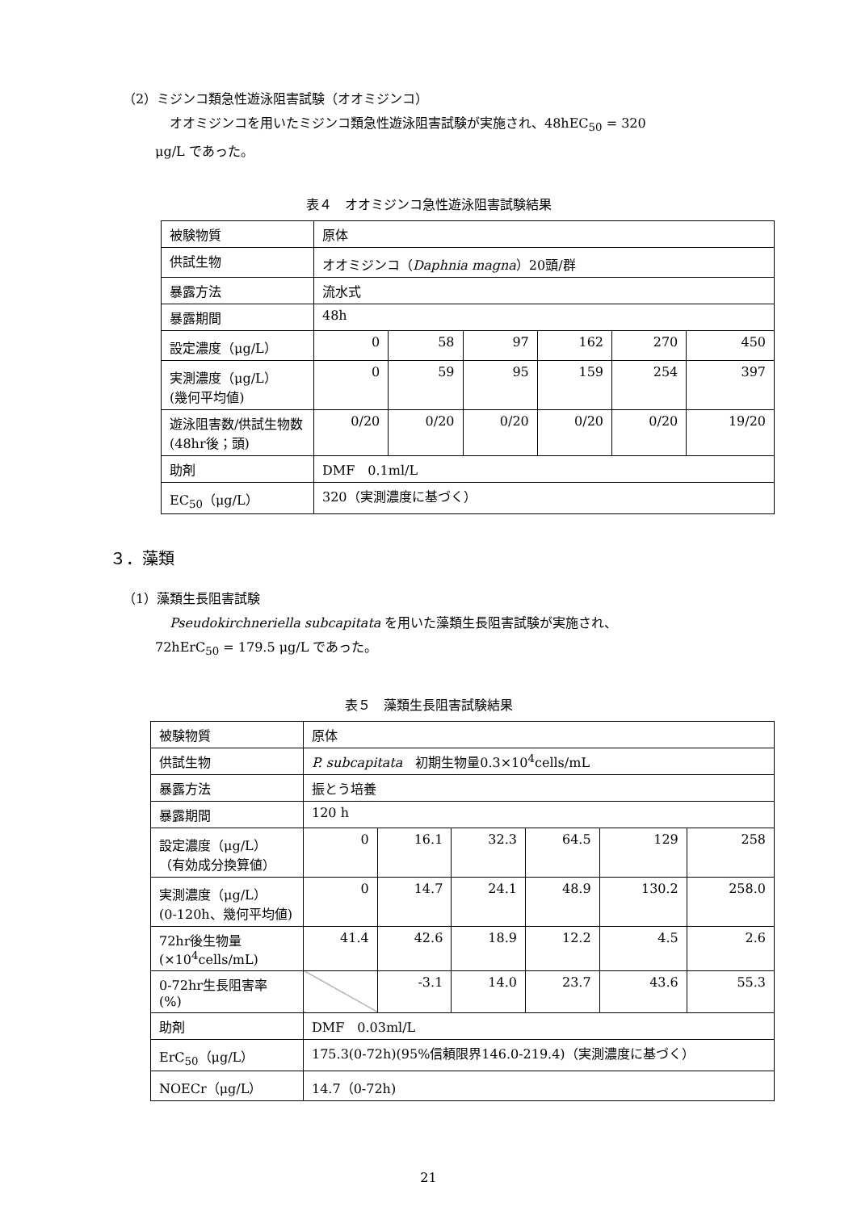（2）ミジンコ類急性遊泳阻害試験（オオミジンコ）
オオミジンコを用いたミジンコ類急性遊泳阻害試験が実施され、48hEC<sub>50</sub> = 320
μg/L であった。
表４　オオミジンコ急性遊泳阻害試験結果
| 被験物質 | 原体 | | | | | |
| 供試生物 | オオミジンコ（ Daphnia magna ）20頭/群 | | | | | |
| 暴露方法 | 流水式 | | | | | |
| 暴露期間 | 48h | | | | | |
| 設定濃度（μg/L） | 0 | 58 | 97 | 162 | 270 | 450 |
| 実測濃度（μg/L） (幾何平均値) | 0 | 59 | 95 | 159 | 254 | 397 |
| 遊泳阻害数/供試生物数(48hr後；頭) | 0/20 | 0/20 | 0/20 | 0/20 | 0/20 | 19/20 |
| 助剤 | DMF 0.1ml/L | | | | | |
| EC<sub>50</sub>（μg/L） | 320（実測濃度に基づく） | | | | | |
３．藻類
（1）藻類生長阻害試験
Pseudokirchneriella subcapitata を用いた藻類生長阻害試験が実施され、
72hErC<sub>50</sub> = 179.5 μg/L であった。
表５　藻類生長阻害試験結果
| 被験物質 | 原体 | | | | | |
| 供試生物 | P. subcapitata 初期生物量0.3×10<sup>4</sup>cells/mL | | | | | |
| 暴露方法 | 振とう培養 | | | | | |
| 暴露期間 | 120 h | | | | | |
| 設定濃度（μg/L） （有効成分換算値） | 0 | 16.1 | 32.3 | 64.5 | 129 | 258 |
| 実測濃度（μg/L） (0-120h、幾何平均値) | 0 | 14.7 | 24.1 | 48.9 | 130.2 | 258.0 |
| 72hr後生物量 (×10<sup>4</sup>cells/mL) | 41.4 | 42.6 | 18.9 | 12.2 | 4.5 | 2.6 |
| 0-72hr生長阻害率 (%) | | -3.1 | 14.0 | 23.7 | 43.6 | 55.3 |
| 助剤 | DMF 0.03ml/L | | | | | |
| ErC<sub>50</sub>（μg/L） | 175.3(0-72h)(95%信頼限界146.0-219.4)（実測濃度に基づく） | | | | | |
| NOECr（μg/L） | 14.7（0-72h) | | | | | |
21